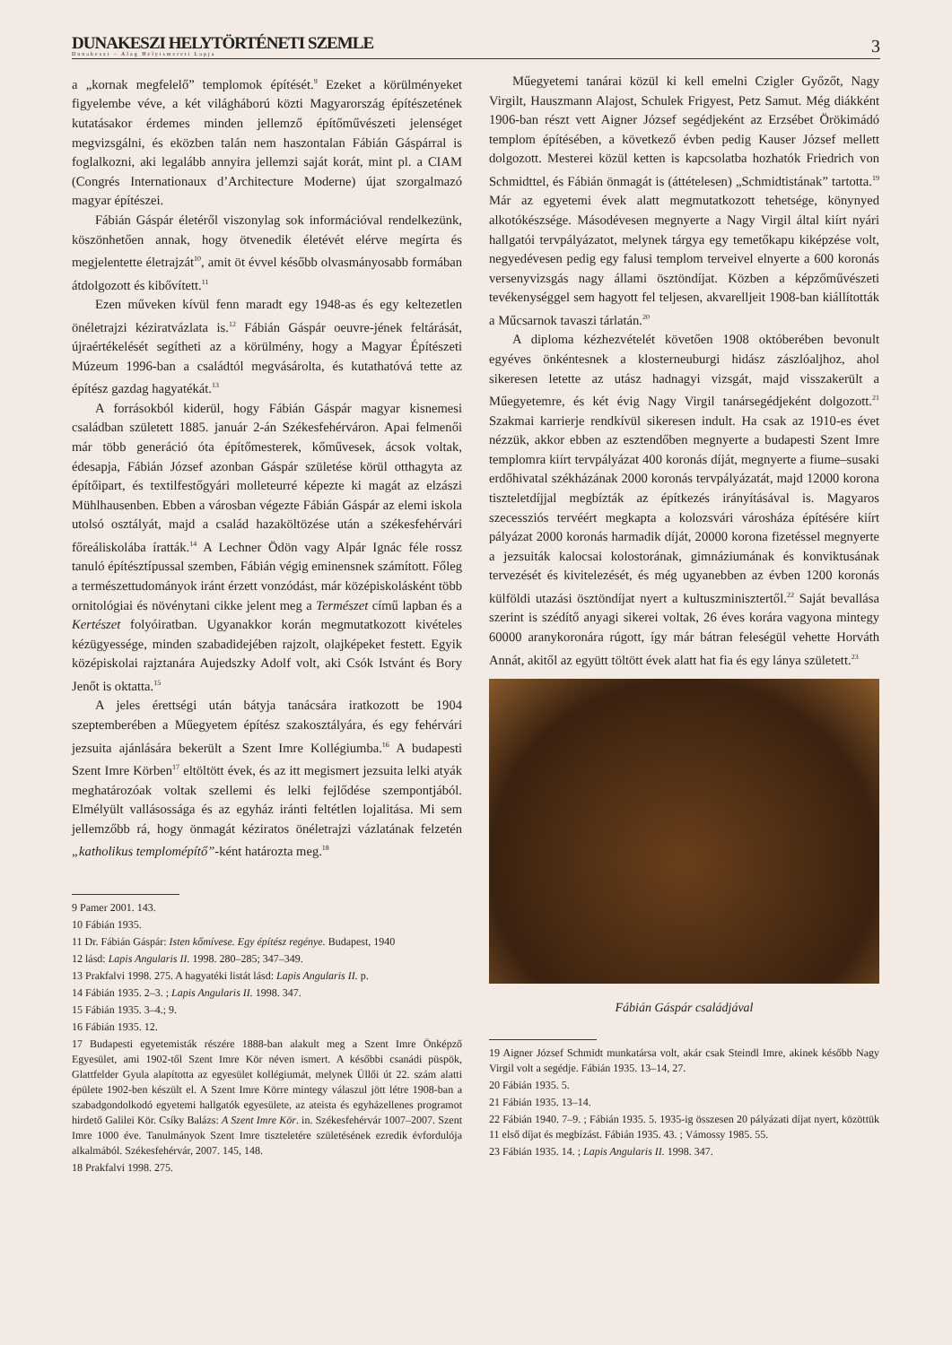DUNAKESZI HELYTÖRTÉNETI SZEMLE
Dunakeszi – Alag Helyismereti Lapja
3
a „kornak megfelelő” templomok építését.<sup>9</sup> Ezeket a körülményeket figyelembe véve, a két világháború közti Magyarország építészetének kutatásakor érdemes minden jellemző építőművészeti jelenséget megvizsgálni, és eközben talán nem haszontalan Fábián Gáspárral is foglalkozni, aki legalább annyira jellemzi saját korát, mint pl. a CIAM (Congrés Internationaux d’Architecture Moderne) újat szorgalmazó magyar építészei.
Fábián Gáspár életéről viszonylag sok információval rendelkezünk, köszönhetően annak, hogy ötvenedik életévét elérve megírta és megjelentette életrajzát<sup>10</sup>, amit öt évvel később olvasmányosabb formában átdolgozott és kibővített.<sup>11</sup>
Ezen műveken kívül fenn maradt egy 1948-as és egy keltezetlen önéletrajzi kéziratvázlata is.<sup>12</sup> Fábián Gáspár oeuvre-jének feltárását, újraértékelését segítheti az a körülmény, hogy a Magyar Építészeti Múzeum 1996-ban a családtól megvásárolta, és kutathatóvá tette az építész gazdag hagyatékát.<sup>13</sup>
A forrásokból kiderül, hogy Fábián Gáspár magyar kisnemesi családban született 1885. január 2-án Székesfehérváron. Apai felmenői már több generáció óta építőmesterek, kőművesek, ácsok voltak, édesapja, Fábián József azonban Gáspár születése körül otthagyta az építőipart, és textilfestőgyári molleteurré képezte ki magát az elzászi Mühlhausenben. Ebben a városban végezte Fábián Gáspár az elemi iskola utolsó osztályát, majd a család hazaköltözése után a székesfehérvári főreáliskolába íratták.<sup>14</sup> A Lechner Ödön vagy Alpár Ignác féle rossz tanuló építésztípussal szemben, Fábián végig eminensnek számított. Főleg a természettudományok iránt érzett vonzódást, már középiskolásként több ornitológiai és növénytani cikke jelent meg a Természet című lapban és a Kertészet folyóiratban. Ugyanakkor korán megmutatkozott kivételes kézügyessége, minden szabadidejében rajzolt, olajképeket festett. Egyik középiskolai rajztanára Aujedszky Adolf volt, aki Csók Istvánt és Bory Jenőt is oktatta.<sup>15</sup>
A jeles érettségi után bátyja tanácsára iratkozott be 1904 szeptemberében a Műegyetem építész szakosztályára, és egy fehérvári jezsuita ajánlására bekerült a Szent Imre Kollégiumba.<sup>16</sup> A budapesti Szent Imre Körben<sup>17</sup> eltöltött évek, és az itt megismert jezsuita lelki atyák meghatározóak voltak szellemi és lelki fejlődése szempontjából. Elmélyült vallásossága és az egyház iránti feltétlen lojalitása. Mi sem jellemzőbb rá, hogy önmagát kéziratos önéletrajzi vázlatának felzetén „katholikus templomépítő”-ként határozta meg.<sup>18</sup>
9 Pamer 2001. 143.
10 Fábián 1935.
11 Dr. Fábián Gáspár: Isten kőmívese. Egy építész regénye. Budapest, 1940
12 lásd: Lapis Angularis II. 1998. 280–285; 347–349.
13 Prakfalvi 1998. 275. A hagyatéki listát lásd: Lapis Angularis II. p.
14 Fábián 1935. 2–3. ; Lapis Angularis II. 1998. 347.
15 Fábián 1935. 3–4.; 9.
16 Fábián 1935. 12.
17 Budapesti egyetemisták részére 1888-ban alakult meg a Szent Imre Önképző Egyesület, ami 1902-től Szent Imre Kör néven ismert. A későbbi csanádi püspök, Glattfelder Gyula alapította az egyesület kollégiumát, melynek Üllői út 22. szám alatti épülete 1902-ben készült el. A Szent Imre Körre mintegy válaszul jött létre 1908-ban a szabadgondolkodó egyetemi hallgatók egyesülete, az ateista és egyházellenes programot hirdető Galilei Kör. Csíky Balázs: A Szent Imre Kör. in. Székesfehérvár 1007–2007. Szent Imre 1000 éve. Tanulmányok Szent Imre tiszteletére születésének ezredik évfordulója alkalmából. Székesfehérvár, 2007. 145, 148.
18 Prakfalvi 1998. 275.
Műegyetemi tanárai közül ki kell emelni Czigler Győzőt, Nagy Virgilt, Hauszmann Alajost, Schulek Frigyest, Petz Samut. Még diákként 1906-ban részt vett Aigner József segédjeként az Erzsébet Örökimádó templom építésében, a következő évben pedig Kauser József mellett dolgozott. Mesterei közül ketten is kapcsolatba hozhatók Friedrich von Schmidttel, és Fábián önmagát is (áttételesen) „Schmidtistának” tartotta.<sup>19</sup> Már az egyetemi évek alatt megmutatkozott tehetsége, könynyed alkotókészsége. Másodévesen megnyerte a Nagy Virgil által kiírt nyári hallgatói tervpályázatot, melynek tárgya egy temetőkapu kiképzése volt, negyedévesen pedig egy falusi templom terveivel elnyerte a 600 koronás versenyvizsgás nagy állami ösztöndíjat. Közben a képzőművészeti tevékenységgel sem hagyott fel teljesen, akvarelljeit 1908-ban kiállították a Műcsarnok tavaszi tárlatán.<sup>20</sup>
A diploma kézhezvételét követően 1908 októberében bevonult egyéves önkéntesnek a klosterneuburgi hidász zászlóaljhoz, ahol sikeresen letette az utász hadnagyi vizsgát, majd visszakerült a Műegyetemre, és két évig Nagy Virgil tanársegédjeként dolgozott.<sup>21</sup> Szakmai karrierje rendkívül sikeresen indult. Ha csak az 1910-es évet nézzük, akkor ebben az esztendőben megnyerte a budapesti Szent Imre templomra kiírt tervpályázat 400 koronás díját, megnyerte a fiume–susaki erdőhivatal székházának 2000 koronás tervpályázatát, majd 12000 korona tiszteletdíjjal megbízták az építkezés irányításával is. Magyaros szecessziós tervéért megkapta a kolozsvári városháza építésére kiírt pályázat 2000 koronás harmadik díját, 20000 korona fizetéssel megnyerte a jezsuiták kalocsai kolostorának, gimnáziumának és konviktusának tervezését és kivitelezését, és még ugyanebben az évben 1200 koronás külföldi utazási ösztöndíjat nyert a kultuszminisztertől.<sup>22</sup> Saját bevallása szerint is szédítő anyagi sikerei voltak, 26 éves korára vagyona mintegy 60000 aranykoronára rúgott, így már bátran feleségül vehette Horváth Annát, akitől az együtt töltött évek alatt hat fia és egy lánya született.<sup>23</sup>
Fábián Gáspár családjával
19 Aigner József Schmidt munkatársa volt, akár csak Steindl Imre, akinek később Nagy Virgil volt a segédje. Fábián 1935. 13–14, 27.
20 Fábián 1935. 5.
21 Fábián 1935. 13–14.
22 Fábián 1940. 7–9. ; Fábián 1935. 5. 1935-ig összesen 20 pályázati díjat nyert, közöttük 11 első díjat és megbízást. Fábián 1935. 43. ; Vámossy 1985. 55.
23 Fábián 1935. 14. ; Lapis Angularis II. 1998. 347.